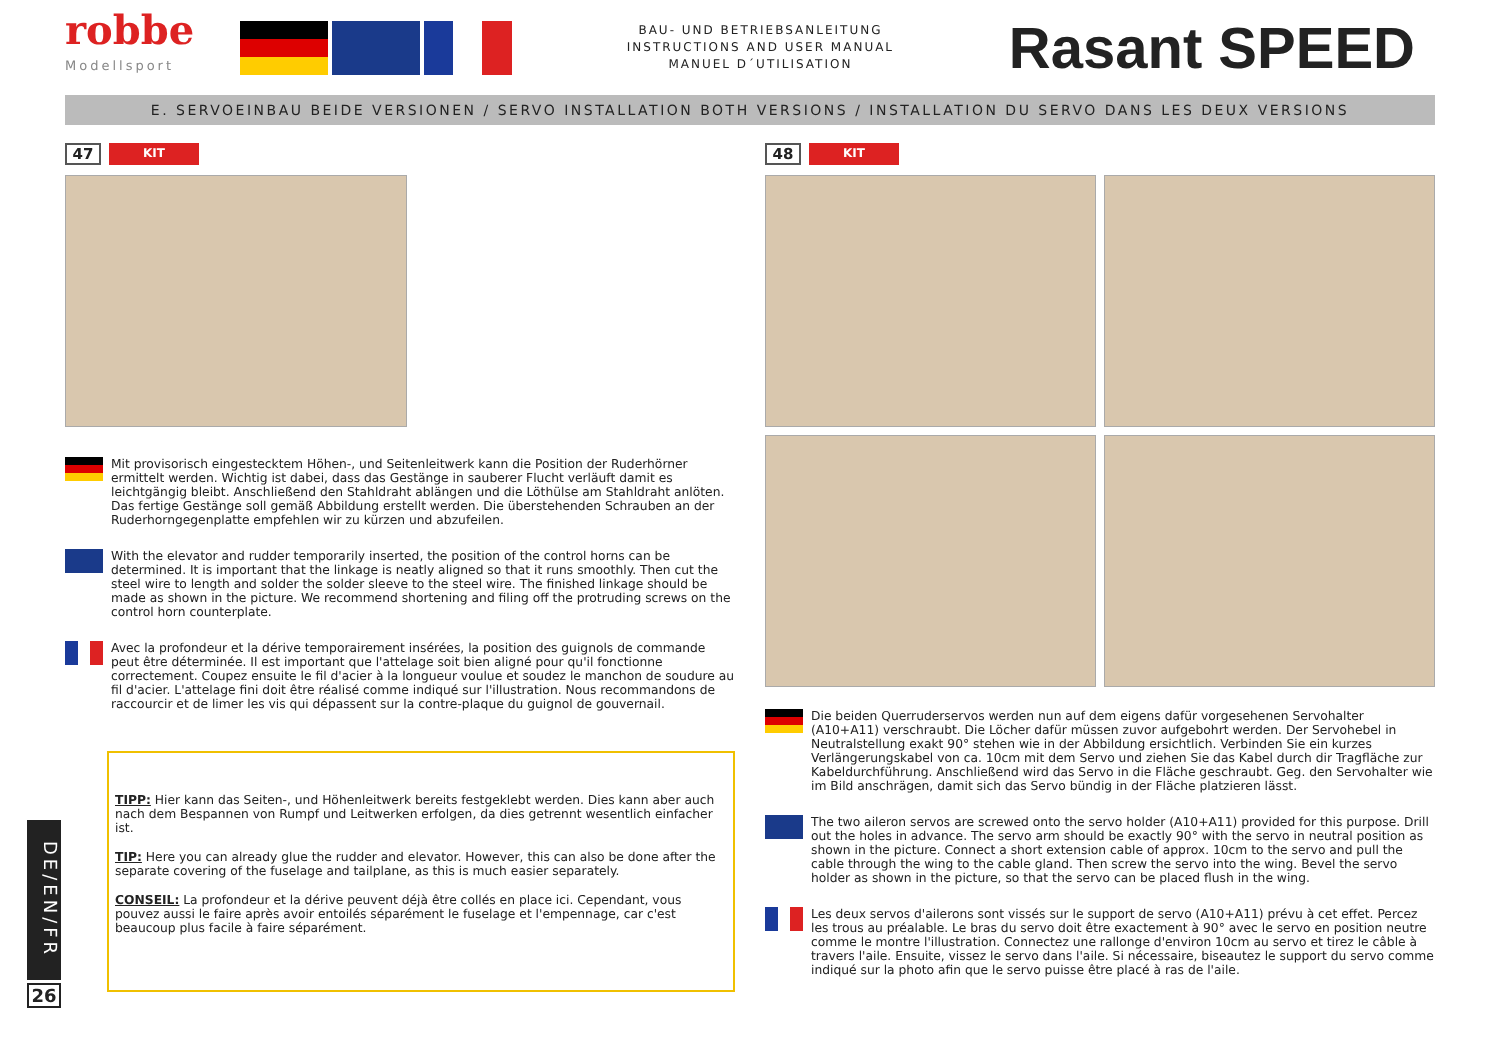robbe
Modellsport
BAU- UND BETRIEBSANLEITUNG
INSTRUCTIONS AND USER MANUAL
MANUEL D´UTILISATION
Rasant SPEED
E. SERVOEINBAU BEIDE VERSIONEN / SERVO INSTALLATION BOTH VERSIONS / INSTALLATION DU SERVO DANS LES DEUX VERSIONS
47
KIT
Mit provisorisch eingestecktem Höhen-, und Seitenleitwerk kann die Position der Ruderhörner ermittelt werden. Wichtig ist dabei, dass das Gestänge in sauberer Flucht verläuft damit es leichtgängig bleibt. Anschließend den Stahldraht ablängen und die Löthülse am Stahldraht anlöten. Das fertige Gestänge soll gemäß Abbildung erstellt werden. Die überstehenden Schrauben an der Ruderhorngegenplatte empfehlen wir zu kürzen und abzufeilen.
With the elevator and rudder temporarily inserted, the position of the control horns can be determined. It is important that the linkage is neatly aligned so that it runs smoothly. Then cut the steel wire to length and solder the solder sleeve to the steel wire. The finished linkage should be made as shown in the picture. We recommend shortening and filing off the protruding screws on the control horn counterplate.
Avec la profondeur et la dérive temporairement insérées, la position des guignols de commande peut être déterminée. Il est important que l'attelage soit bien aligné pour qu'il fonctionne correctement. Coupez ensuite le fil d'acier à la longueur voulue et soudez le manchon de soudure au fil d'acier. L'attelage fini doit être réalisé comme indiqué sur l'illustration. Nous recommandons de raccourcir et de limer les vis qui dépassent sur la contre-plaque du guignol de gouvernail.
TIPP: Hier kann das Seiten-, und Höhenleitwerk bereits festgeklebt werden. Dies kann aber auch nach dem Bespannen von Rumpf und Leitwerken erfolgen, da dies getrennt wesentlich einfacher ist.
TIP: Here you can already glue the rudder and elevator. However, this can also be done after the separate covering of the fuselage and tailplane, as this is much easier separately.
CONSEIL: La profondeur et la dérive peuvent déjà être collés en place ici. Cependant, vous pouvez aussi le faire après avoir entoilés séparément le fuselage et l'empennage, car c'est beaucoup plus facile à faire séparément.
48
KIT
Die beiden Querruderservos werden nun auf dem eigens dafür vorgesehenen Servohalter (A10+A11) verschraubt. Die Löcher dafür müssen zuvor aufgebohrt werden. Der Servohebel in Neutralstellung exakt 90° stehen wie in der Abbildung ersichtlich. Verbinden Sie ein kurzes Verlängerungskabel von ca. 10cm mit dem Servo und ziehen Sie das Kabel durch dir Tragfläche zur Kabeldurchführung. Anschließend wird das Servo in die Fläche geschraubt. Geg. den Servohalter wie im Bild anschrägen, damit sich das Servo bündig in der Fläche platzieren lässt.
The two aileron servos are screwed onto the servo holder (A10+A11) provided for this purpose. Drill out the holes in advance. The servo arm should be exactly 90° with the servo in neutral position as shown in the picture. Connect a short extension cable of approx. 10cm to the servo and pull the cable through the wing to the cable gland. Then screw the servo into the wing. Bevel the servo holder as shown in the picture, so that the servo can be placed flush in the wing.
Les deux servos d'ailerons sont vissés sur le support de servo (A10+A11) prévu à cet effet. Percez les trous au préalable. Le bras du servo doit être exactement à 90° avec le servo en position neutre comme le montre l'illustration. Connectez une rallonge d'environ 10cm au servo et tirez le câble à travers l'aile. Ensuite, vissez le servo dans l'aile. Si nécessaire, biseautez le support du servo comme indiqué sur la photo afin que le servo puisse être placé à ras de l'aile.
DE/EN/FR
26